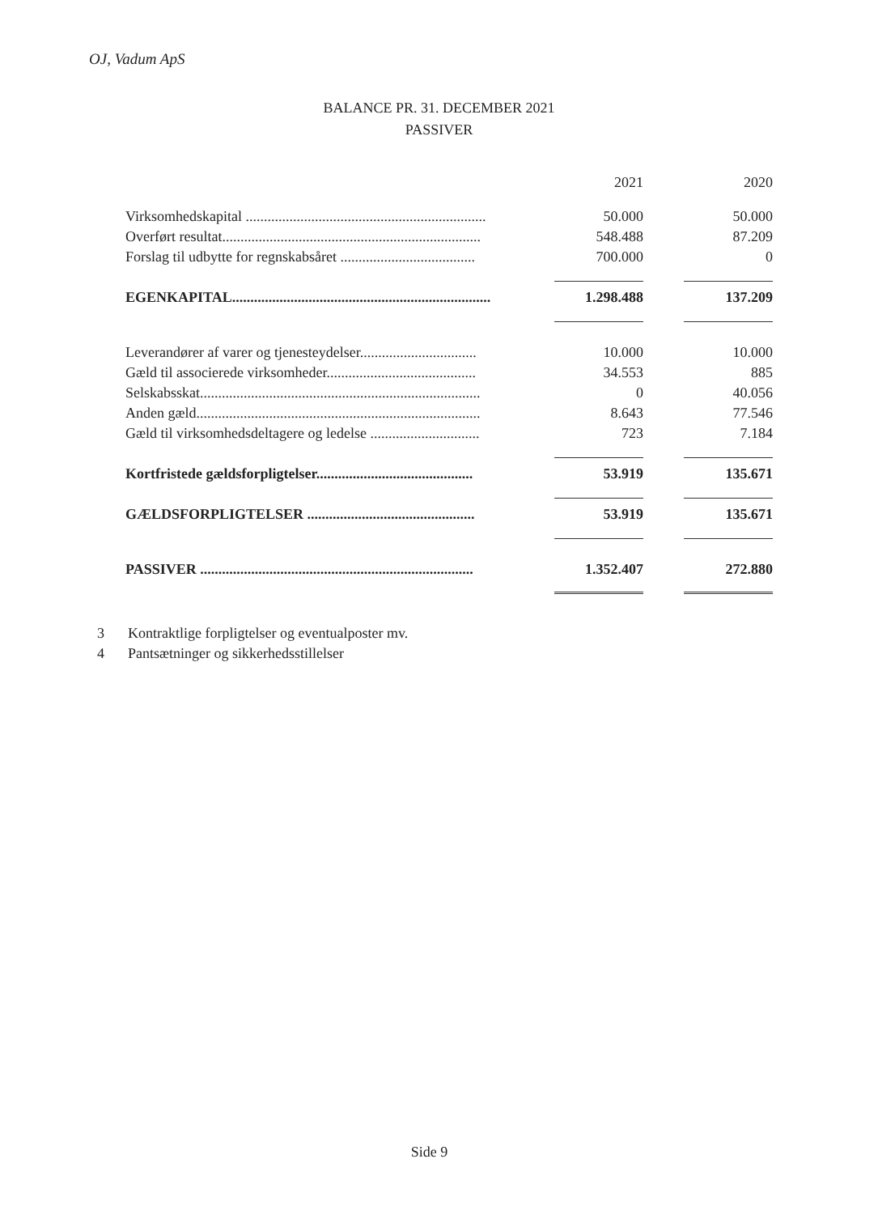OJ, Vadum ApS
BALANCE PR. 31. DECEMBER 2021
PASSIVER
| | 2021 | 2020 |
| --- | --- | --- |
| Virksomhedskapital .................................................................. | 50.000 | 50.000 |
| Overført resultat....................................................................... | 548.488 | 87.209 |
| Forslag til udbytte for regnskabsåret ..................................... | 700.000 | 0 |
| EGENKAPITAL....................................................................... | 1.298.488 | 137.209 |
| Leverandører af varer og tjenesteydelser................................ | 10.000 | 10.000 |
| Gæld til associerede virksomheder......................................... | 34.553 | 885 |
| Selskabsskat............................................................................. | 0 | 40.056 |
| Anden gæld.............................................................................. | 8.643 | 77.546 |
| Gæld til virksomhedsdeltagere og ledelse .............................. | 723 | 7.184 |
| Kortfristede gældsforpligtelser........................................... | 53.919 | 135.671 |
| GÆLDSFORPLIGTELSER .............................................. | 53.919 | 135.671 |
| PASSIVER ........................................................................... | 1.352.407 | 272.880 |
3 Kontraktlige forpligtelser og eventualposter mv.
4 Pantsætninger og sikkerhedsstillelser
Side 9